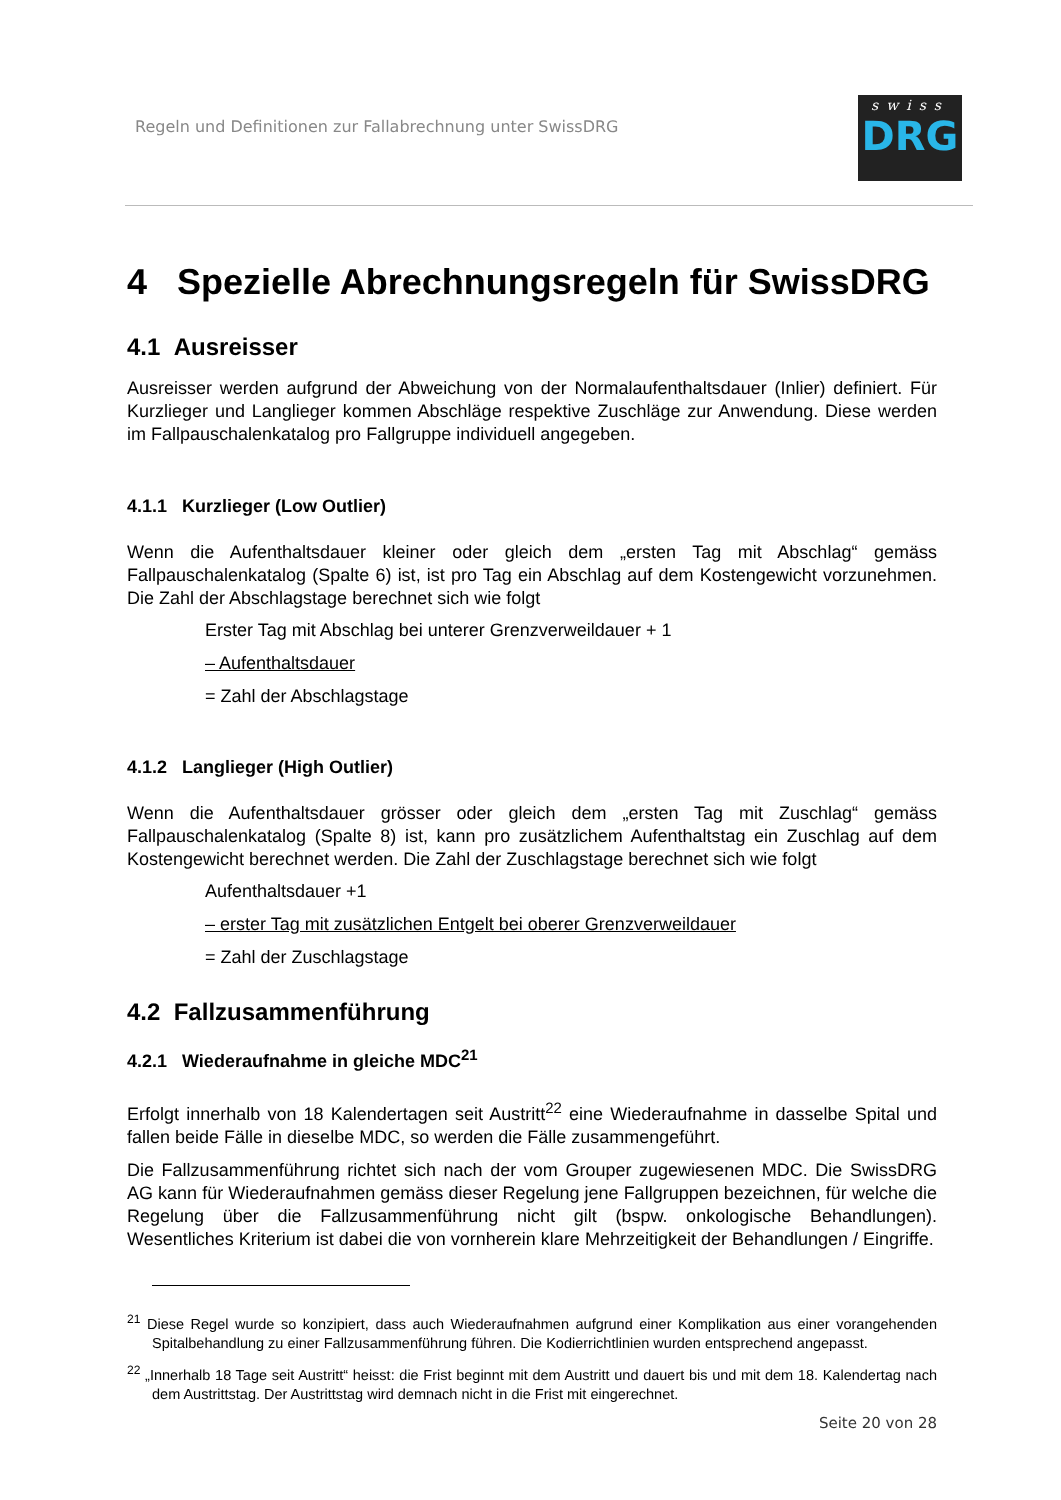Regeln und Definitionen zur Fallabrechnung unter SwissDRG
swiss
DRG
4 Spezielle Abrechnungsregeln für SwissDRG
4.1 Ausreisser
Ausreisser werden aufgrund der Abweichung von der Normalaufenthaltsdauer (Inlier) definiert. Für Kurzlieger und Langlieger kommen Abschläge respektive Zuschläge zur Anwendung. Diese werden im Fallpauschalenkatalog pro Fallgruppe individuell angegeben.
4.1.1 Kurzlieger (Low Outlier)
Wenn die Aufenthaltsdauer kleiner oder gleich dem „ersten Tag mit Abschlag“ gemäss Fallpauschalenkatalog (Spalte 6) ist, ist pro Tag ein Abschlag auf dem Kostengewicht vorzunehmen. Die Zahl der Abschlagstage berechnet sich wie folgt
Erster Tag mit Abschlag bei unterer Grenzverweildauer + 1
– Aufenthaltsdauer
= Zahl der Abschlagstage
4.1.2 Langlieger (High Outlier)
Wenn die Aufenthaltsdauer grösser oder gleich dem „ersten Tag mit Zuschlag“ gemäss Fallpauschalenkatalog (Spalte 8) ist, kann pro zusätzlichem Aufenthaltstag ein Zuschlag auf dem Kostengewicht berechnet werden. Die Zahl der Zuschlagstage berechnet sich wie folgt
Aufenthaltsdauer +1
– erster Tag mit zusätzlichen Entgelt bei oberer Grenzverweildauer
= Zahl der Zuschlagstage
4.2 Fallzusammenführung
4.2.1 Wiederaufnahme in gleiche MDC<sup>21</sup>
Erfolgt innerhalb von 18 Kalendertagen seit Austritt<sup>22</sup> eine Wiederaufnahme in dasselbe Spital und fallen beide Fälle in dieselbe MDC, so werden die Fälle zusammengeführt.
Die Fallzusammenführung richtet sich nach der vom Grouper zugewiesenen MDC. Die SwissDRG AG kann für Wiederaufnahmen gemäss dieser Regelung jene Fallgruppen bezeichnen, für welche die Regelung über die Fallzusammenführung nicht gilt (bspw. onkologische Behandlungen). Wesentliches Kriterium ist dabei die von vornherein klare Mehrzeitigkeit der Behandlungen / Eingriffe.
<sup>21</sup> Diese Regel wurde so konzipiert, dass auch Wiederaufnahmen aufgrund einer Komplikation aus einer vorangehenden Spitalbehandlung zu einer Fallzusammenführung führen. Die Kodierrichtlinien wurden entsprechend angepasst.
<sup>22</sup> „Innerhalb 18 Tage seit Austritt“ heisst: die Frist beginnt mit dem Austritt und dauert bis und mit dem 18. Kalendertag nach dem Austrittstag. Der Austrittstag wird demnach nicht in die Frist mit eingerechnet.
Seite 20 von 28